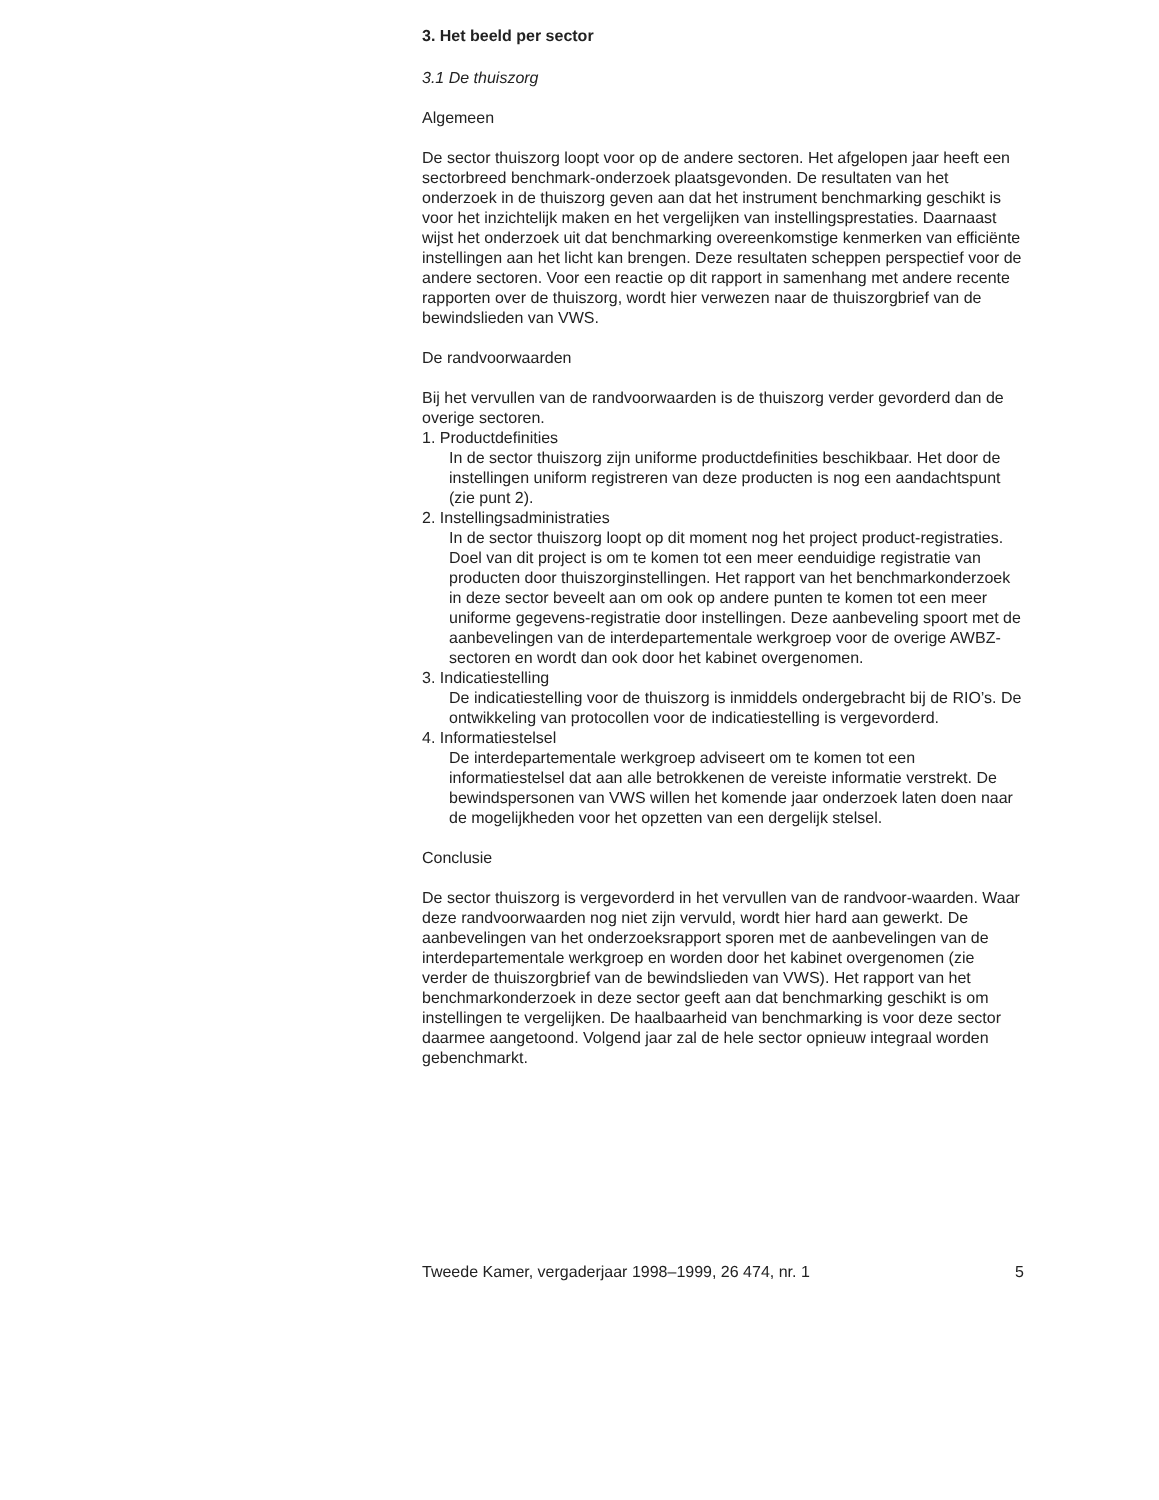3. Het beeld per sector
3.1 De thuiszorg
Algemeen
De sector thuiszorg loopt voor op de andere sectoren. Het afgelopen jaar heeft een sectorbreed benchmark-onderzoek plaatsgevonden. De resultaten van het onderzoek in de thuiszorg geven aan dat het instrument benchmarking geschikt is voor het inzichtelijk maken en het vergelijken van instellingsprestaties. Daarnaast wijst het onderzoek uit dat benchmarking overeenkomstige kenmerken van efficiënte instellingen aan het licht kan brengen. Deze resultaten scheppen perspectief voor de andere sectoren. Voor een reactie op dit rapport in samenhang met andere recente rapporten over de thuiszorg, wordt hier verwezen naar de thuiszorgbrief van de bewindslieden van VWS.
De randvoorwaarden
Bij het vervullen van de randvoorwaarden is de thuiszorg verder gevorderd dan de overige sectoren.
1. Productdefinities
In de sector thuiszorg zijn uniforme productdefinities beschikbaar. Het door de instellingen uniform registreren van deze producten is nog een aandachtspunt (zie punt 2).
2. Instellingsadministraties
In de sector thuiszorg loopt op dit moment nog het project product-registraties. Doel van dit project is om te komen tot een meer eenduidige registratie van producten door thuiszorginstellingen. Het rapport van het benchmarkonderzoek in deze sector beveelt aan om ook op andere punten te komen tot een meer uniforme gegevens-registratie door instellingen. Deze aanbeveling spoort met de aanbevelingen van de interdepartementale werkgroep voor de overige AWBZ-sectoren en wordt dan ook door het kabinet overgenomen.
3. Indicatiestelling
De indicatiestelling voor de thuiszorg is inmiddels ondergebracht bij de RIO’s. De ontwikkeling van protocollen voor de indicatiestelling is vergevorderd.
4. Informatiestelsel
De interdepartementale werkgroep adviseert om te komen tot een informatiestelsel dat aan alle betrokkenen de vereiste informatie verstrekt. De bewindspersonen van VWS willen het komende jaar onderzoek laten doen naar de mogelijkheden voor het opzetten van een dergelijk stelsel.
Conclusie
De sector thuiszorg is vergevorderd in het vervullen van de randvoor-waarden. Waar deze randvoorwaarden nog niet zijn vervuld, wordt hier hard aan gewerkt. De aanbevelingen van het onderzoeksrapport sporen met de aanbevelingen van de interdepartementale werkgroep en worden door het kabinet overgenomen (zie verder de thuiszorgbrief van de bewindslieden van VWS). Het rapport van het benchmarkonderzoek in deze sector geeft aan dat benchmarking geschikt is om instellingen te vergelijken. De haalbaarheid van benchmarking is voor deze sector daarmee aangetoond. Volgend jaar zal de hele sector opnieuw integraal worden gebenchmarkt.
Tweede Kamer, vergaderjaar 1998–1999, 26 474, nr. 1 5